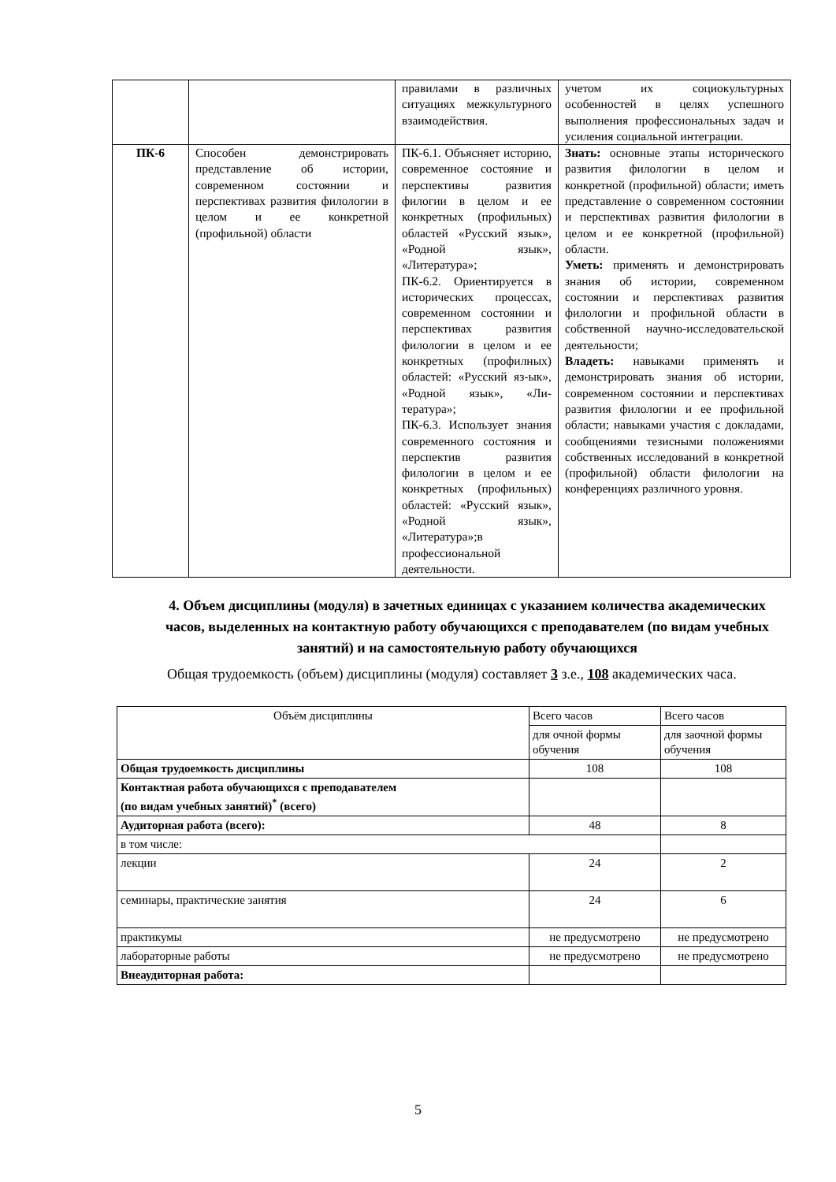| | | правилами в различных ситуациях межкультурного взаимодействия. | учетом их социокультурных особенностей в целях успешного выполнения профессиональных задач и усиления социальной интеграции. |
| ПК-6 | Способен демонстрировать представление об истории, современном состоянии и перспективах развития филологии в целом и ее конкретной (профильной) области | ПК-6.1. Объясняет историю, современное состояние и перспективы развития филогии в целом и ее конкретных (профильных) областей «Русский язык», «Родной язык», «Литература»; ПК-6.2. Ориентируется в исторических процессах, современном состоянии и перспективах развития филологии в целом и ее конкретных (профилных) областей: «Русский яз-ык», «Родной язык», «Ли-тература»; ПК-6.3. Использует знания современного состояния и перспектив развития филологии в целом и ее конкретных (профильных) областей: «Русский язык», «Родной язык», «Литература»;в профессиональной деятельности. | Знать: основные этапы исторического развития филологии в целом и конкретной (профильной) области; иметь представление о современном состоянии и перспективах развития филологии в целом и ее конкретной (профильной) области. Уметь: применять и демонстрировать знания об истории, современном состоянии и перспективах развития филологии и профильной области в собственной научно-исследовательской деятельности; Владеть: навыками применять и демонстрировать знания об истории, современном состоянии и перспективах развития филологии и ее профильной области; навыками участия с докладами, сообщениями тезисными положениями собственных исследований в конкретной (профильной) области филологии на конференциях различного уровня. |
4. Объем дисциплины (модуля) в зачетных единицах с указанием количества академических часов, выделенных на контактную работу обучающихся с преподавателем (по видам учебных занятий) и на самостоятельную работу обучающихся
Общая трудоемкость (объем) дисциплины (модуля) составляет 3 з.е., 108 академических часа.
| Объём дисциплины | Всего часов | Всего часов |
| | для очной формы обучения | для заочной формы обучения |
| Общая трудоемкость дисциплины | 108 | 108 |
| Контактная работа обучающихся с преподавателем (по видам учебных занятий)<sup>*</sup> (всего) | | |
| Аудиторная работа (всего): | 48 | 8 |
| в том числе: | | |
| лекции | 24 | 2 |
| семинары, практические занятия | 24 | 6 |
| практикумы | не предусмотрено | не предусмотрено |
| лабораторные работы | не предусмотрено | не предусмотрено |
| Внеаудиторная работа: | | |
5